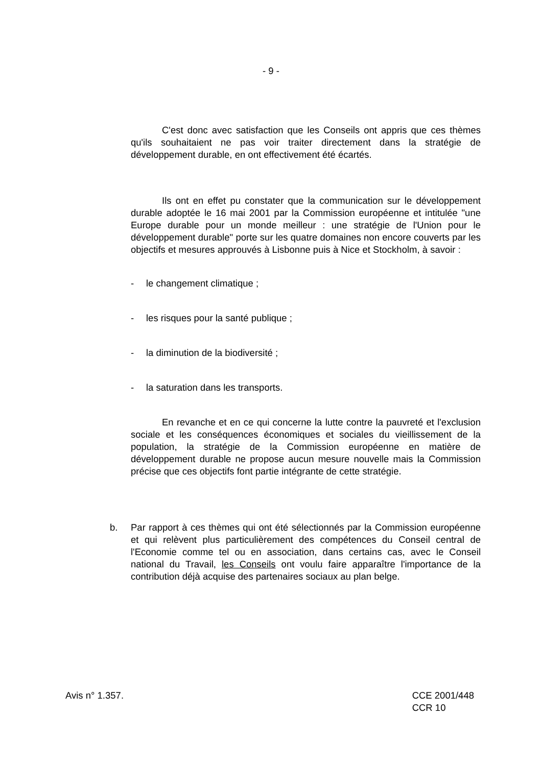- 9 -
C'est donc avec satisfaction que les Conseils ont appris que ces thèmes qu'ils souhaitaient ne pas voir traiter directement dans la stratégie de développement durable, en ont effectivement été écartés.
Ils ont en effet pu constater que la communication sur le développement durable adoptée le 16 mai 2001 par la Commission européenne et intitulée "une Europe durable pour un monde meilleur : une stratégie de l'Union pour le développement durable" porte sur les quatre domaines non encore couverts par les objectifs et mesures approuvés à Lisbonne puis à Nice et Stockholm, à savoir :
- le changement climatique ;
- les risques pour la santé publique ;
- la diminution de la biodiversité ;
- la saturation dans les transports.
En revanche et en ce qui concerne la lutte contre la pauvreté et l'exclusion sociale et les conséquences économiques et sociales du vieillissement de la population, la stratégie de la Commission européenne en matière de développement durable ne propose aucun mesure nouvelle mais la Commission précise que ces objectifs font partie intégrante de cette stratégie.
b. Par rapport à ces thèmes qui ont été sélectionnés par la Commission européenne et qui relèvent plus particulièrement des compétences du Conseil central de l'Economie comme tel ou en association, dans certains cas, avec le Conseil national du Travail, les Conseils ont voulu faire apparaître l'importance de la contribution déjà acquise des partenaires sociaux au plan belge.
Avis n° 1.357. CCE 2001/448
CCR 10